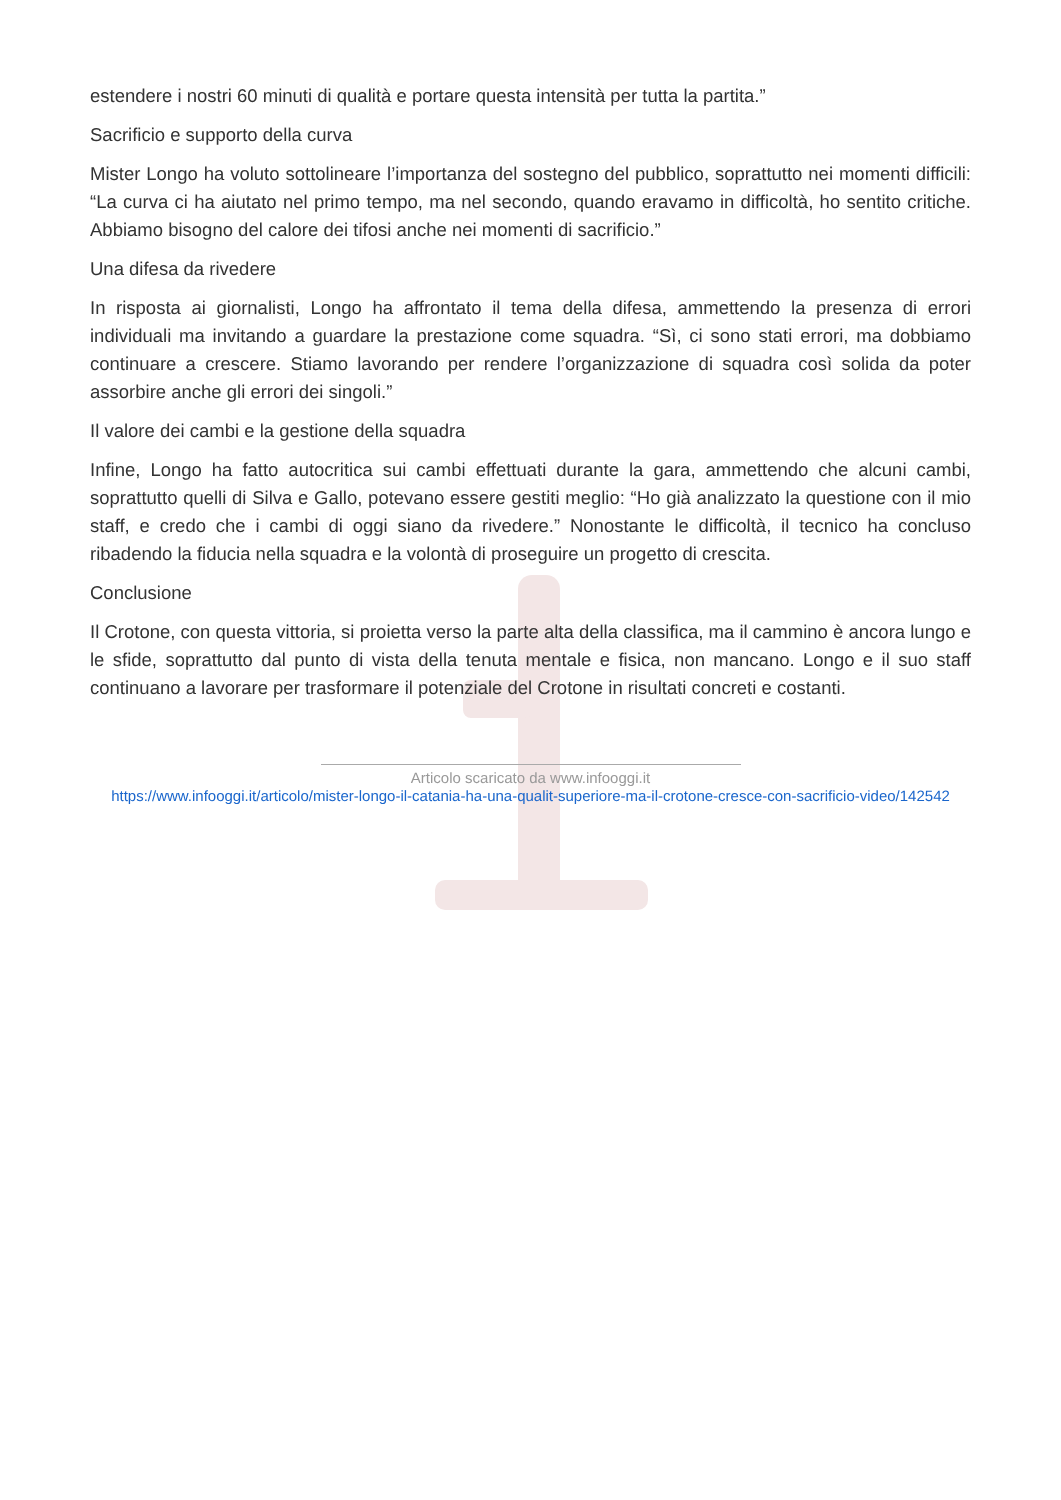estendere i nostri 60 minuti di qualità e portare questa intensità per tutta la partita.”
Sacrificio e supporto della curva
Mister Longo ha voluto sottolineare l’importanza del sostegno del pubblico, soprattutto nei momenti difficili: “La curva ci ha aiutato nel primo tempo, ma nel secondo, quando eravamo in difficoltà, ho sentito critiche. Abbiamo bisogno del calore dei tifosi anche nei momenti di sacrificio.”
Una difesa da rivedere
In risposta ai giornalisti, Longo ha affrontato il tema della difesa, ammettendo la presenza di errori individuali ma invitando a guardare la prestazione come squadra. “Sì, ci sono stati errori, ma dobbiamo continuare a crescere. Stiamo lavorando per rendere l’organizzazione di squadra così solida da poter assorbire anche gli errori dei singoli.”
Il valore dei cambi e la gestione della squadra
Infine, Longo ha fatto autocritica sui cambi effettuati durante la gara, ammettendo che alcuni cambi, soprattutto quelli di Silva e Gallo, potevano essere gestiti meglio: “Ho già analizzato la questione con il mio staff, e credo che i cambi di oggi siano da rivedere.” Nonostante le difficoltà, il tecnico ha concluso ribadendo la fiducia nella squadra e la volontà di proseguire un progetto di crescita.
Conclusione
Il Crotone, con questa vittoria, si proietta verso la parte alta della classifica, ma il cammino è ancora lungo e le sfide, soprattutto dal punto di vista della tenuta mentale e fisica, non mancano. Longo e il suo staff continuano a lavorare per trasformare il potenziale del Crotone in risultati concreti e costanti.
Articolo scaricato da www.infooggi.it
https://www.infooggi.it/articolo/mister-longo-il-catania-ha-una-qualit-superiore-ma-il-crotone-cresce-con-sacrificio-video/142542